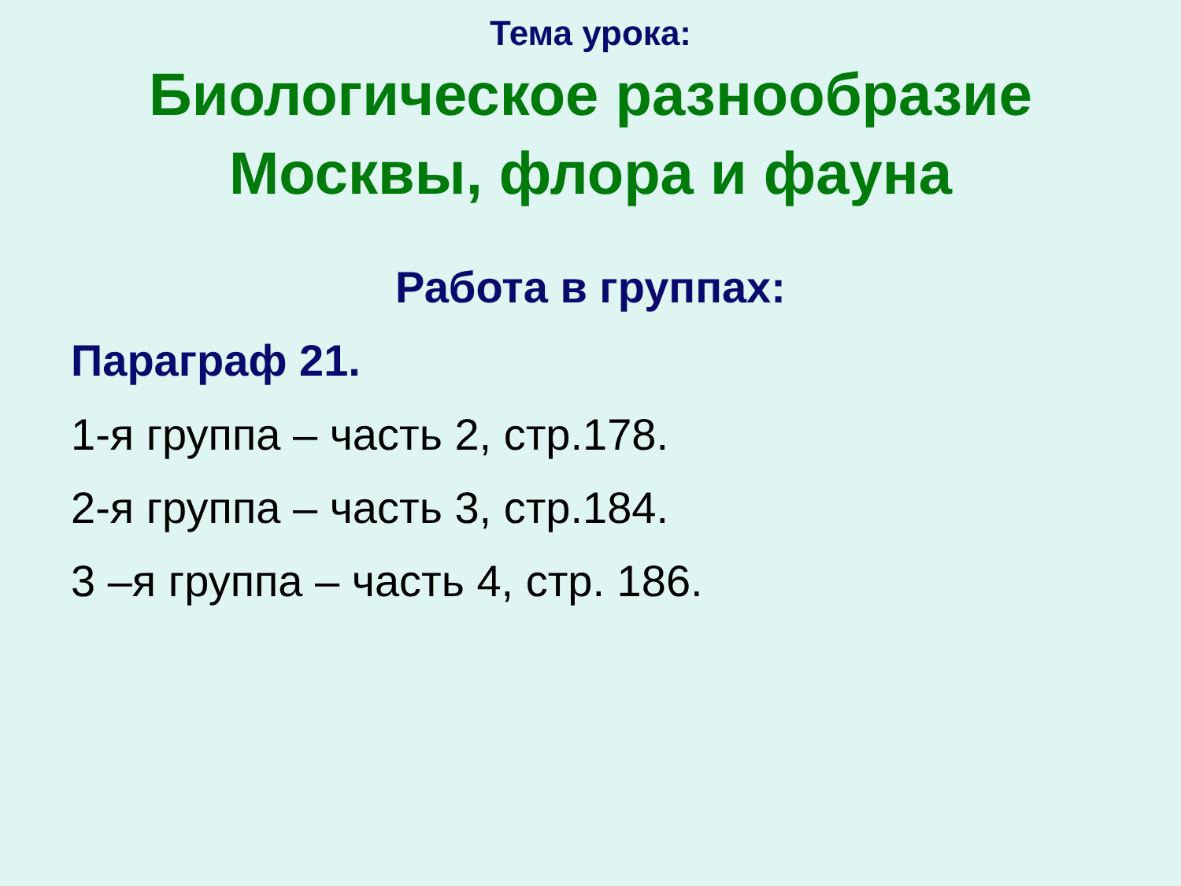Тема урока:
Биологическое разнообразие
Москвы, флора и фауна
Работа в группах:
Параграф 21.
1-я группа – часть 2, стр.178.
2-я группа – часть 3, стр.184.
3 –я группа – часть 4, стр. 186.